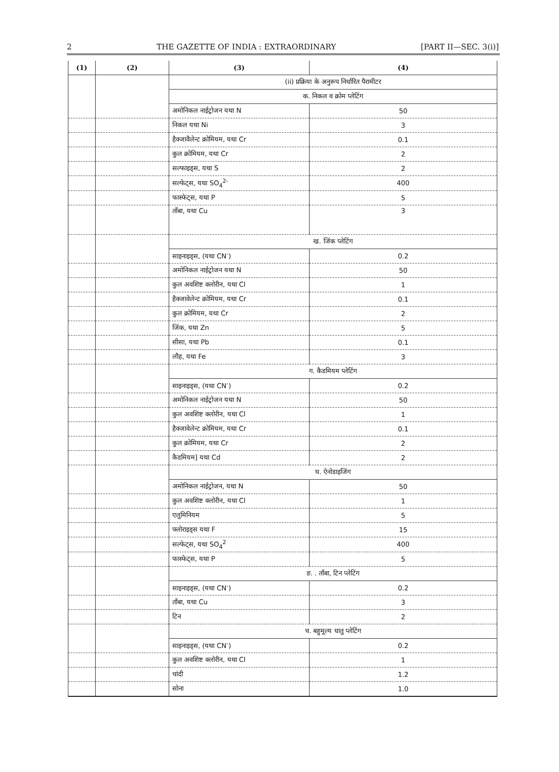2 THE GAZETTE OF INDIA : EXTRAORDINARY [PART II—SEC. 3(i)]
| (1) | (2) | (3) | (4) |
| --- | --- | --- | --- |
| | | (ii) प्रक्रिया के अनुरूप निर्धारित पैरामीटर | |
| | | क. निकल व क्रोम प्लेटिंग | |
| | | अमोनिकल नाईट्रोजन यथा N | 50 |
| | | निकल यथा Ni | 3 |
| | | हैक्जावैलेन्ट क्रोमियम, यथा Cr | 0.1 |
| | | कुल क्रोमियम, यथा Cr | 2 |
| | | सल्फाइड्स, यथा S | 2 |
| | | सल्फेट्स, यथा SO<sub>4</sub><sup>2-</sup> | 400 |
| | | फास्फेट्स, यथा P | 5 |
| | | ताँबा, यथा Cu | 3 |
| | | ख. जिंक प्लेटिंग | |
| | | साइनाइड्स, (यथा CN<sup>-</sup>) | 0.2 |
| | | अमोनिकल नाईट्रोजन यथा N | 50 |
| | | कुल अवशिष्ट क्लोरीन, यथा Cl | 1 |
| | | हैक्जावेलेन्ट क्रोमियम, यथा Cr | 0.1 |
| | | कुल क्रोमियम, यथा Cr | 2 |
| | | जिंक, यथा Zn | 5 |
| | | सीसा, यथा Pb | 0.1 |
| | | लौह, यथा Fe | 3 |
| | | ग. कैडमियम प्लेटिंग | |
| | | साइनाइड्स, (यथा CN<sup>-</sup>) | 0.2 |
| | | अमोनिकल नाईट्रोजन यथा N | 50 |
| | | कुल अवशिष्ट क्लोरीन, यथा Cl | 1 |
| | | हैक्जावेलेन्ट क्रोमियम, यथा Cr | 0.1 |
| | | कुल क्रोमियम, यथा Cr | 2 |
| | | कैडमियम] यथा Cd | 2 |
| | | घ. ऐनोडाइजिंग | |
| | | अमोनिकल नाईट्रोजन, यथा N | 50 |
| | | कुल अवशिष्ट क्लोरीन, यथा Cl | 1 |
| | | एलुमिनियम | 5 |
| | | फ्लोराइड्स यथा F | 15 |
| | | सल्फेट्स, यथा SO<sub>4</sub><sup>2</sup> | 400 |
| | | फास्फेट्स, यथा P | 5 |
| | | ङ. . ताँबा, टिन प्लेटिंग | |
| | | साइनाइड्स, (यथा CN<sup>-</sup>) | 0.2 |
| | | ताँबा, यथा Cu | 3 |
| | | टिन | 2 |
| | | च. बहुमूल्य धातु प्लेटिंग | |
| | | साइनाइड्स, (यथा CN<sup>-</sup>) | 0.2 |
| | | कुल अवशिष्ट क्लोरीन, यथा Cl | 1 |
| | | चांदी | 1.2 |
| | | सोना | 1.0 |